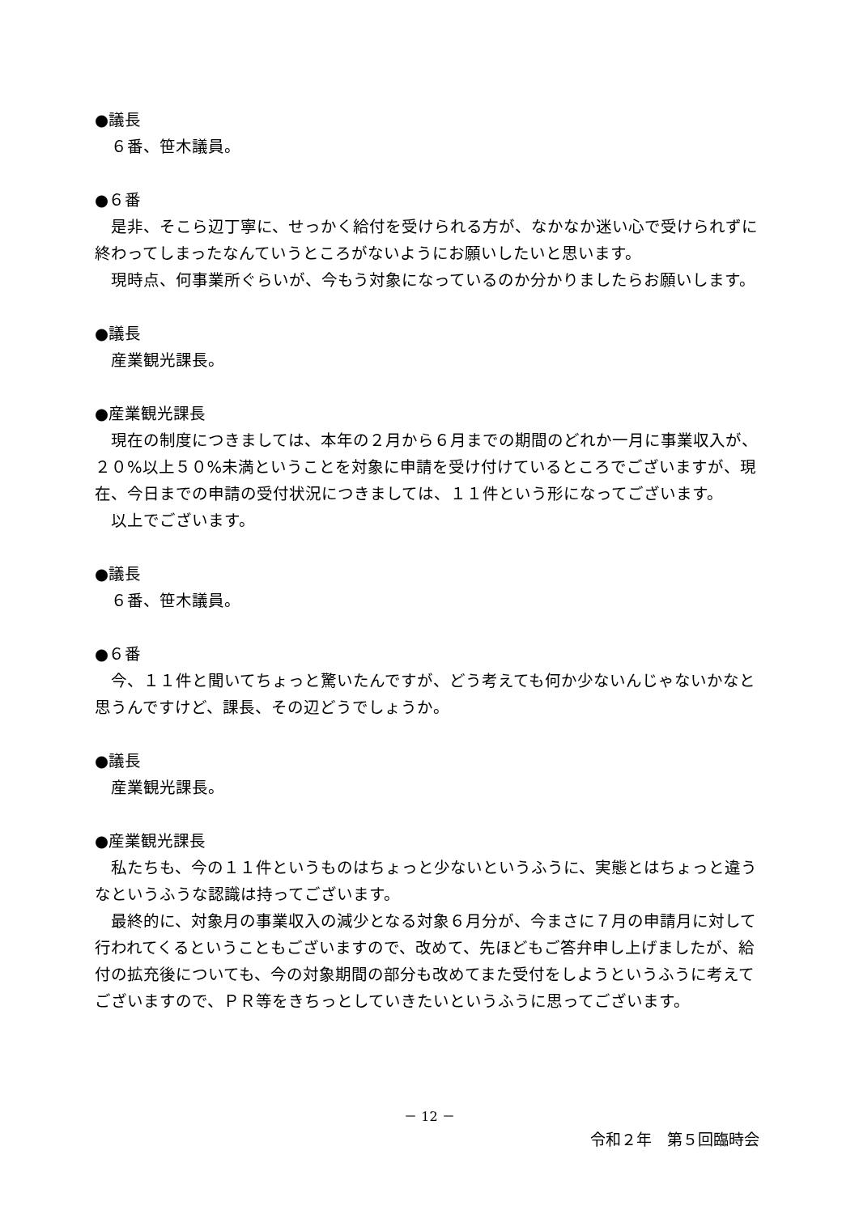●議長
６番、笹木議員。
●６番
是非、そこら辺丁寧に、せっかく給付を受けられる方が、なかなか迷い心で受けられずに終わってしまったなんていうところがないようにお願いしたいと思います。
現時点、何事業所ぐらいが、今もう対象になっているのか分かりましたらお願いします。
●議長
産業観光課長。
●産業観光課長
現在の制度につきましては、本年の２月から６月までの期間のどれか一月に事業収入が、２０%以上５０%未満ということを対象に申請を受け付けているところでございますが、現在、今日までの申請の受付状況につきましては、１１件という形になってございます。
以上でございます。
●議長
６番、笹木議員。
●６番
今、１１件と聞いてちょっと驚いたんですが、どう考えても何か少ないんじゃないかなと思うんですけど、課長、その辺どうでしょうか。
●議長
産業観光課長。
●産業観光課長
私たちも、今の１１件というものはちょっと少ないというふうに、実態とはちょっと違うなというふうな認識は持ってございます。
最終的に、対象月の事業収入の減少となる対象６月分が、今まさに７月の申請月に対して行われてくるということもございますので、改めて、先ほどもご答弁申し上げましたが、給付の拡充後についても、今の対象期間の部分も改めてまた受付をしようというふうに考えてございますので、ＰＲ等をきちっとしていきたいというふうに思ってございます。
－ 12 －
令和２年　第５回臨時会